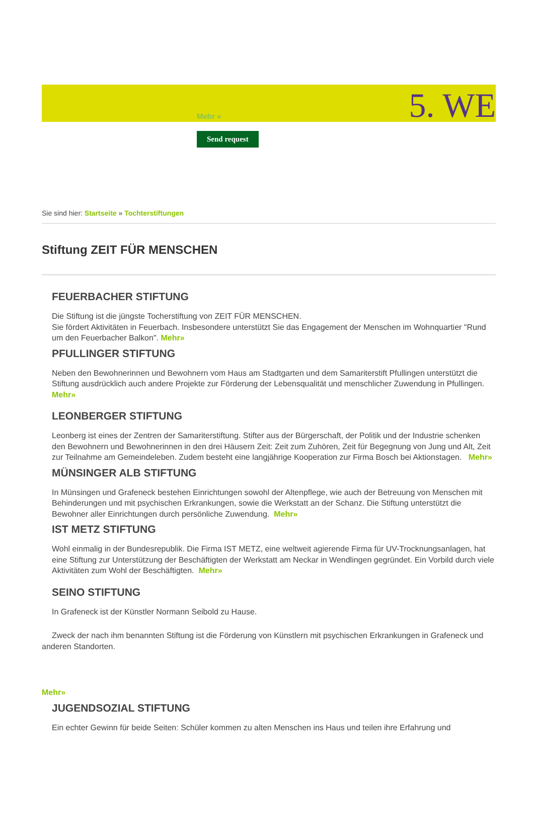Mehr » 5. WE
Send request
Sie sind hier: Startseite » Tochterstiftungen
Stiftung ZEIT FÜR MENSCHEN
FEUERBACHER STIFTUNG
Die Stiftung ist die jüngste Tocherstiftung von ZEIT FÜR MENSCHEN.
Sie fördert Aktivitäten in Feuerbach. Insbesondere unterstützt Sie das Engagement der Menschen im Wohnquartier "Rund um den Feuerbacher Balkon". Mehr»
PFULLINGER STIFTUNG
Neben den Bewohnerinnen und Bewohnern vom Haus am Stadtgarten und dem Samariterstift Pfullingen unterstützt die Stiftung ausdrücklich auch andere Projekte zur Förderung der Lebensqualität und menschlicher Zuwendung in Pfullingen. Mehr»
LEONBERGER STIFTUNG
Leonberg ist eines der Zentren der Samariterstiftung. Stifter aus der Bürgerschaft, der Politik und der Industrie schenken den Bewohnern und Bewohnerinnen in den drei Häusern Zeit: Zeit zum Zuhören, Zeit für Begegnung von Jung und Alt, Zeit zur Teilnahme am Gemeindeleben. Zudem besteht eine langjährige Kooperation zur Firma Bosch bei Aktionstagen. Mehr»
MÜNSINGER ALB STIFTUNG
In Münsingen und Grafeneck bestehen Einrichtungen sowohl der Altenpflege, wie auch der Betreuung von Menschen mit Behinderungen und mit psychischen Erkrankungen, sowie die Werkstatt an der Schanz. Die Stiftung unterstützt die Bewohner aller Einrichtungen durch persönliche Zuwendung. Mehr»
IST METZ STIFTUNG
Wohl einmalig in der Bundesrepublik. Die Firma IST METZ, eine weltweit agierende Firma für UV-Trocknungsanlagen, hat eine Stiftung zur Unterstützung der Beschäftigten der Werkstatt am Neckar in Wendlingen gegründet. Ein Vorbild durch viele Aktivitäten zum Wohl der Beschäftigten. Mehr»
SEINO STIFTUNG
In Grafeneck ist der Künstler Normann Seibold zu Hause.
Zweck der nach ihm benannten Stiftung ist die Förderung von Künstlern mit psychischen Erkrankungen in Grafeneck und anderen Standorten.
Mehr»
JUGENDSOZIAL STIFTUNG
Ein echter Gewinn für beide Seiten: Schüler kommen zu alten Menschen ins Haus und teilen ihre Erfahrung und